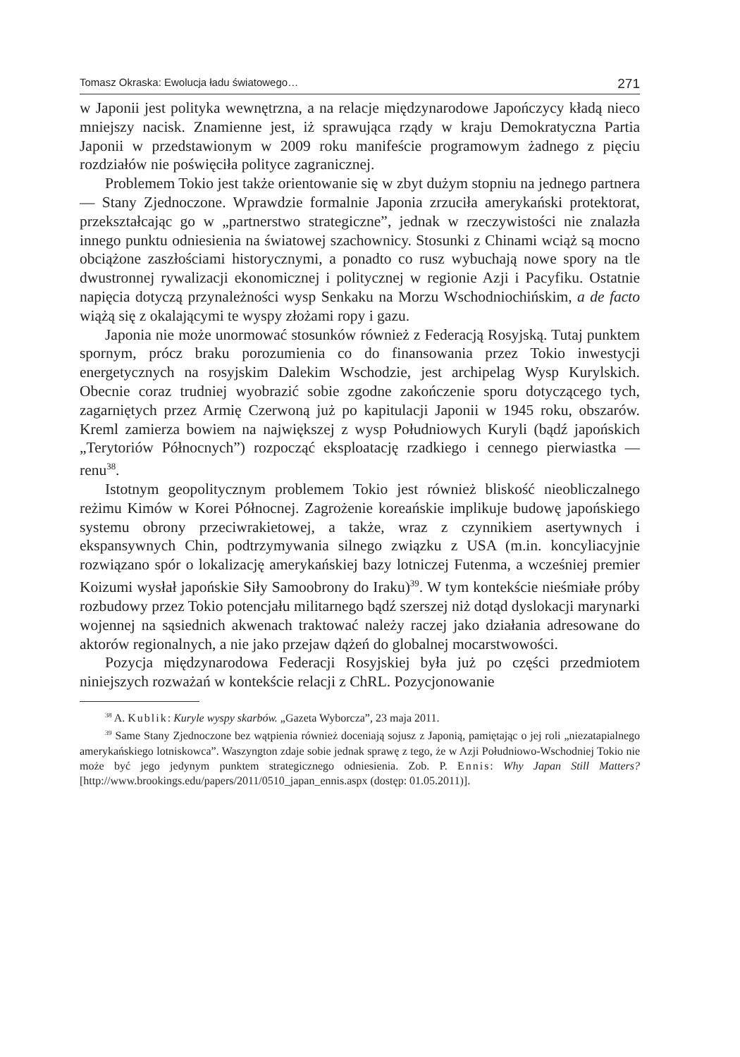Tomasz Okraska: Ewolucja ładu światowego… 271
w Japonii jest polityka wewnętrzna, a na relacje międzynarodowe Japończycy kładą nieco mniejszy nacisk. Znamienne jest, iż sprawująca rządy w kraju Demokratyczna Partia Japonii w przedstawionym w 2009 roku manifeście programowym żadnego z pięciu rozdziałów nie poświęciła polityce zagranicznej.
Problemem Tokio jest także orientowanie się w zbyt dużym stopniu na jednego partnera — Stany Zjednoczone. Wprawdzie formalnie Japonia zrzuciła amerykański protektorat, przekształcając go w „partnerstwo strategiczne”, jednak w rzeczywistości nie znalazła innego punktu odniesienia na światowej szachownicy. Stosunki z Chinami wciąż są mocno obciążone zaszłościami historycznymi, a ponadto co rusz wybuchają nowe spory na tle dwustronnej rywalizacji ekonomicznej i politycznej w regionie Azji i Pacyfiku. Ostatnie napięcia dotyczą przynależności wysp Senkaku na Morzu Wschodniochińskim, a de facto wiążą się z okalającymi te wyspy złożami ropy i gazu.
Japonia nie może unormować stosunków również z Federacją Rosyjską. Tutaj punktem spornym, prócz braku porozumienia co do finansowania przez Tokio inwestycji energetycznych na rosyjskim Dalekim Wschodzie, jest archipelag Wysp Kurylskich. Obecnie coraz trudniej wyobrazić sobie zgodne zakończenie sporu dotyczącego tych, zagarniętych przez Armię Czerwoną już po kapitulacji Japonii w 1945 roku, obszarów. Kreml zamierza bowiem na największej z wysp Południowych Kuryli (bądź japońskich „Terytoriów Północnych”) rozpocząć eksploatację rzadkiego i cennego pierwiastka — renu<sup>38</sup>.
Istotnym geopolitycznym problemem Tokio jest również bliskość nieobliczalnego reżimu Kimów w Korei Północnej. Zagrożenie koreańskie implikuje budowę japońskiego systemu obrony przeciwrakietowej, a także, wraz z czynnikiem asertywnych i ekspansywnych Chin, podtrzymywania silnego związku z USA (m.in. koncyliacyjnie rozwiązano spór o lokalizację amerykańskiej bazy lotniczej Futenma, a wcześniej premier Koizumi wysłał japońskie Siły Samoobrony do Iraku)<sup>39</sup>. W tym kontekście nieśmiałe próby rozbudowy przez Tokio potencjału militarnego bądź szerszej niż dotąd dyslokacji marynarki wojennej na sąsiednich akwenach traktować należy raczej jako działania adresowane do aktorów regionalnych, a nie jako przejaw dążeń do globalnej mocarstwowości.
Pozycja międzynarodowa Federacji Rosyjskiej była już po części przedmiotem niniejszych rozważań w kontekście relacji z ChRL. Pozycjonowanie
<sup>38</sup> A. Kublik: Kuryle wyspy skarbów. „Gazeta Wyborcza”, 23 maja 2011.
<sup>39</sup> Same Stany Zjednoczone bez wątpienia również doceniają sojusz z Japonią, pamiętając o jej roli „niezatapialnego amerykańskiego lotniskowca”. Waszyngton zdaje sobie jednak sprawę z tego, że w Azji Południowo-Wschodniej Tokio nie może być jego jedynym punktem strategicznego odniesienia. Zob. P. Ennis: Why Japan Still Matters? [http://www.brookings.edu/papers/2011/0510_japan_ennis.aspx (dostęp: 01.05.2011)].